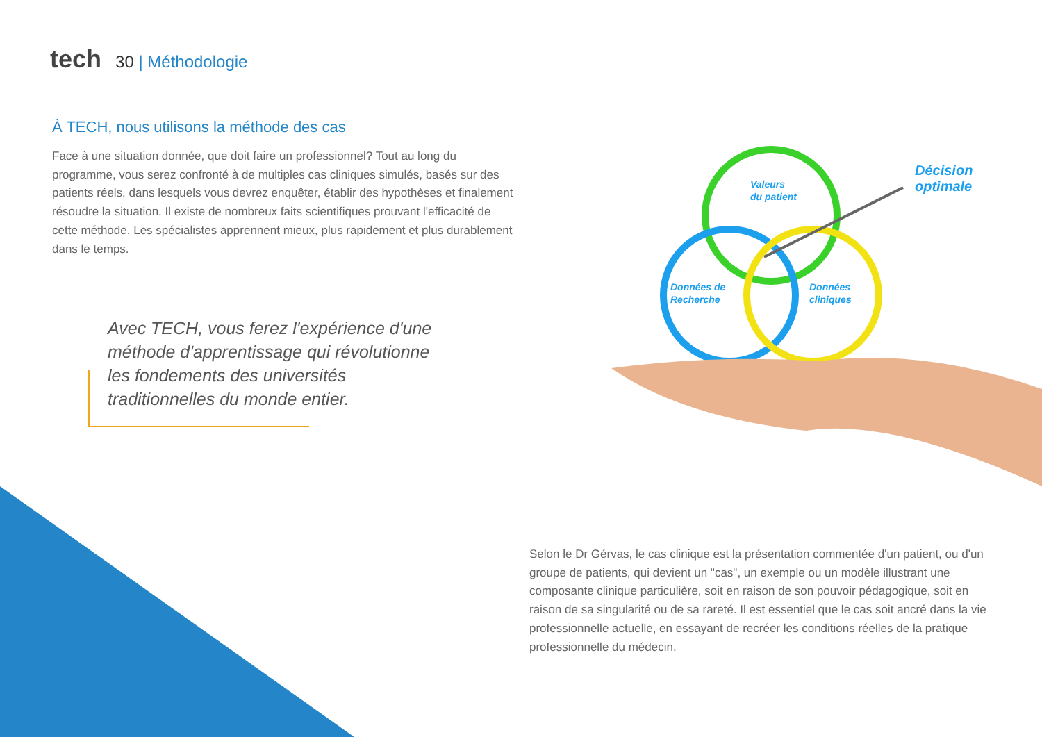tech 30 | Méthodologie
À TECH, nous utilisons la méthode des cas
Face à une situation donnée, que doit faire un professionnel? Tout au long du programme, vous serez confronté à de multiples cas cliniques simulés, basés sur des patients réels, dans lesquels vous devrez enquêter, établir des hypothèses et finalement résoudre la situation. Il existe de nombreux faits scientifiques prouvant l'efficacité de cette méthode. Les spécialistes apprennent mieux, plus rapidement et plus durablement dans le temps.
Avec TECH, vous ferez l'expérience d'une méthode d'apprentissage qui révolutionne les fondements des universités traditionnelles du monde entier.
Valeurs
du patient
Données de
Recherche
Données
cliniques
Décision
optimale
Selon le Dr Gérvas, le cas clinique est la présentation commentée d'un patient, ou d'un groupe de patients, qui devient un "cas", un exemple ou un modèle illustrant une composante clinique particulière, soit en raison de son pouvoir pédagogique, soit en raison de sa singularité ou de sa rareté. Il est essentiel que le cas soit ancré dans la vie professionnelle actuelle, en essayant de recréer les conditions réelles de la pratique professionnelle du médecin.